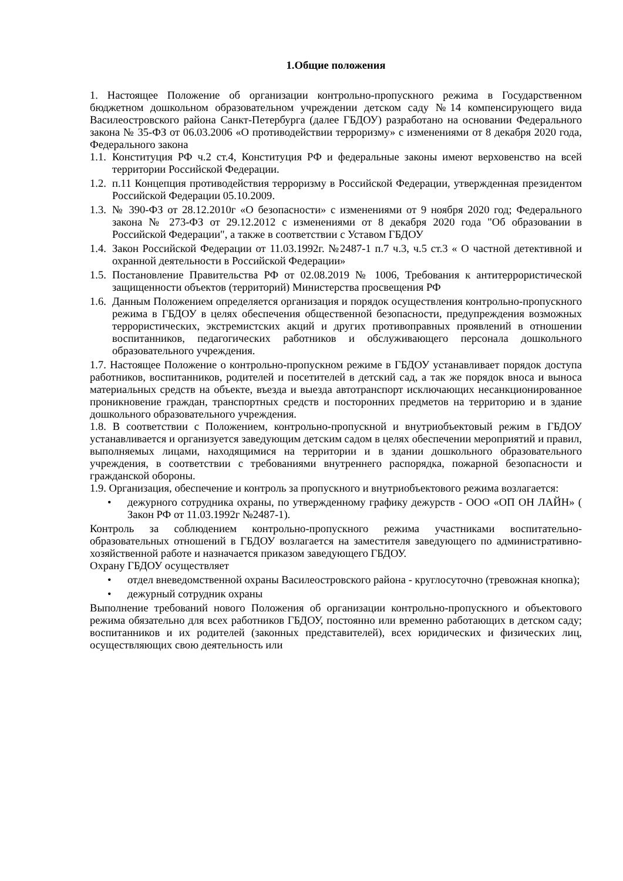1.Общие положения
1. Настоящее Положение об организации контрольно-пропускного режима в Государственном бюджетном дошкольном образовательном учреждении детском саду №14 компенсирующего вида Василеостровского района Санкт-Петербурга (далее ГБДОУ) разработано на основании Федерального закона № 35-ФЗ от 06.03.2006 «О противодействии терроризму» с изменениями от 8 декабря 2020 года, Федерального закона
1.1. Конституция РФ ч.2 ст.4, Конституция РФ и федеральные законы имеют верховенство на всей территории Российской Федерации.
1.2. п.11 Концепция противодействия терроризму в Российской Федерации, утвержденная президентом Российской Федерации 05.10.2009.
1.3. № 390-ФЗ от 28.12.2010г «О безопасности» с изменениями от 9 ноября 2020 год; Федерального закона № 273-ФЗ от 29.12.2012 с изменениями от 8 декабря 2020 года "Об образовании в Российской Федерации", а также в соответствии с Уставом ГБДОУ
1.4. Закон Российской Федерации от 11.03.1992г. №2487-1 п.7 ч.3, ч.5 ст.3 « О частной детективной и охранной деятельности в Российской Федерации»
1.5. Постановление Правительства РФ от 02.08.2019 № 1006, Требования к антитеррористической защищенности объектов (территорий) Министерства просвещения РФ
1.6. Данным Положением определяется организация и порядок осуществления контрольно-пропускного режима в ГБДОУ в целях обеспечения общественной безопасности, предупреждения возможных террористических, экстремистских акций и других противоправных проявлений в отношении воспитанников, педагогических работников и обслуживающего персонала дошкольного образовательного учреждения.
1.7. Настоящее Положение о контрольно-пропускном режиме в ГБДОУ устанавливает порядок доступа работников, воспитанников, родителей и посетителей в детский сад, а так же порядок вноса и выноса материальных средств на объекте, въезда и выезда автотранспорт исключающих несанкционированное проникновение граждан, транспортных средств и посторонних предметов на территорию и в здание дошкольного образовательного учреждения.
1.8. В соответствии с Положением, контрольно-пропускной и внутриобъектовый режим в ГБДОУ устанавливается и организуется заведующим детским садом в целях обеспечении мероприятий и правил, выполняемых лицами, находящимися на территории и в здании дошкольного образовательного учреждения, в соответствии с требованиями внутреннего распорядка, пожарной безопасности и гражданской обороны.
1.9. Организация, обеспечение и контроль за пропускного и внутриобъектового режима возлагается:
• дежурного сотрудника охраны, по утвержденному графику дежурств - ООО «ОП ОН ЛАЙН» ( Закон РФ от 11.03.1992г №2487-1).
Контроль за соблюдением контрольно-пропускного режима участниками воспитательно-образовательных отношений в ГБДОУ возлагается на заместителя заведующего по административно-хозяйственной работе и назначается приказом заведующего ГБДОУ.
Охрану ГБДОУ осуществляет
• отдел вневедомственной охраны Василеостровского района - круглосуточно (тревожная кнопка);
• дежурный сотрудник охраны
Выполнение требований нового Положения об организации контрольно-пропускного и объектового режима обязательно для всех работников ГБДОУ, постоянно или временно работающих в детском саду; воспитанников и их родителей (законных представителей), всех юридических и физических лиц, осуществляющих свою деятельность или